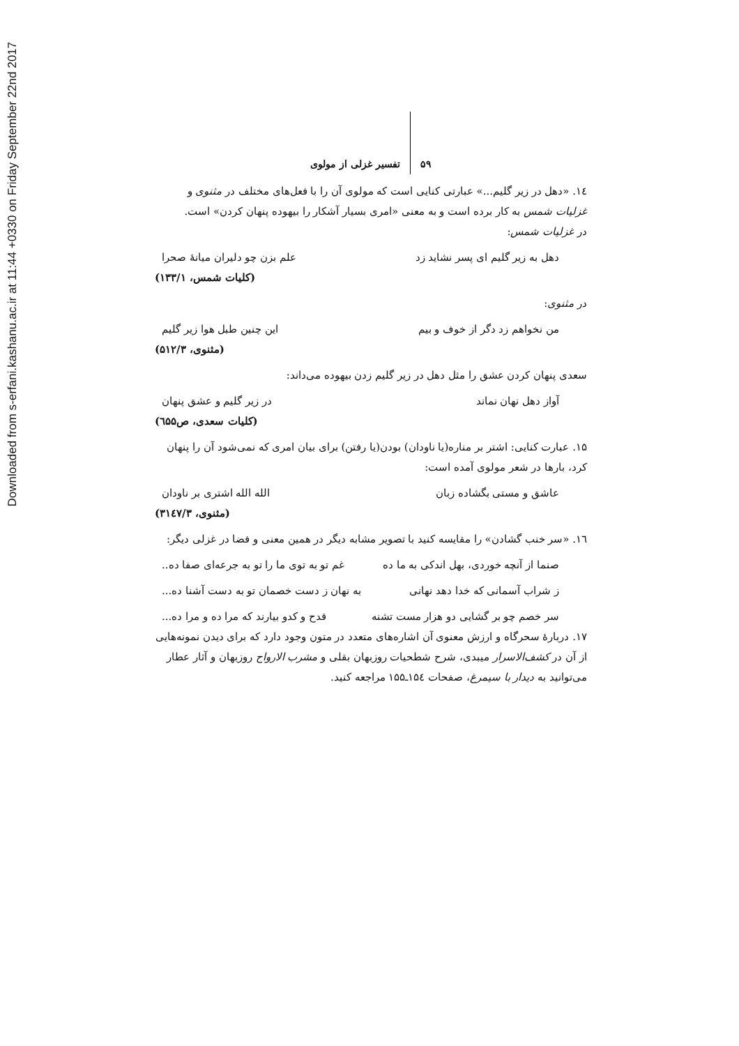Downloaded from s-erfani.kashanu.ac.ir at 11:44 +0330 on Friday September 22nd 2017
۵۹ تفسیر غزلی از مولوی
۱٤. «دهل در زیر گلیم...» عبارتی کنایی است که مولوی آن را با فعل‌های مختلف در مثنوی و غزلیات شمس به کار برده است و به معنی «امری بسیار آشکار را بیهوده پنهان کردن» است.
در غزلیات شمس:
دهل به زیر گلیم ای پسر نشاید زد علم بزن چو دلیران میانهٔ صحرا
(کلیات شمس، ۱۳۳/۱)
در مثنوی:
من نخواهم زد دگر از خوف و بیم این چنین طبل هوا زیر گلیم
(مثنوی، ۵۱۲/۳)
سعدی پنهان کردن عشق را مثل دهل در زیر گلیم زدن بیهوده می‌داند:
آواز دهل نهان نماند در زیر گلیم و عشق پنهان
(کلیات سعدی، ص٦۵۵)
۱۵. عبارت کنایی: اشتر بر مناره(یا ناودان) بودن(یا رفتن) برای بیان امری که نمی‌شود آن را پنهان کرد، بارها در شعر مولوی آمده است:
عاشق و مستی بگشاده زبان الله الله اشتری بر ناودان
(مثنوی، ۳۱٤۷/۳)
۱٦. «سر خنب گشادن» را مقایسه کنید با تصویر مشابه دیگر در همین معنی و فضا در غزلی دیگر:
صنما از آنچه خوردی، بهل اندکی به ما ده غم تو به توی ما را تو به جرعه‌ای صفا ده..
ز شراب آسمانی که خدا دهد نهانی به نهان ز دست خصمان تو به دست آشنا ده...
سر خصم چو بر گشایی دو هزار مست تشنه قدح و کدو بیارند که مرا ده و مرا ده...
۱۷. دربارهٔ سحرگاه و ارزش معنوی آن اشاره‌های متعدد در متون وجود دارد که برای دیدن نمونه‌هایی از آن در کشف‌الاسرار میبدی، شرح شطحیات روزبهان بقلی و مشرب الارواح روزبهان و آثار عطار می‌توانید به دیدار با سیمرغ، صفحات ۱۵٤ـ۱۵۵ مراجعه کنید.